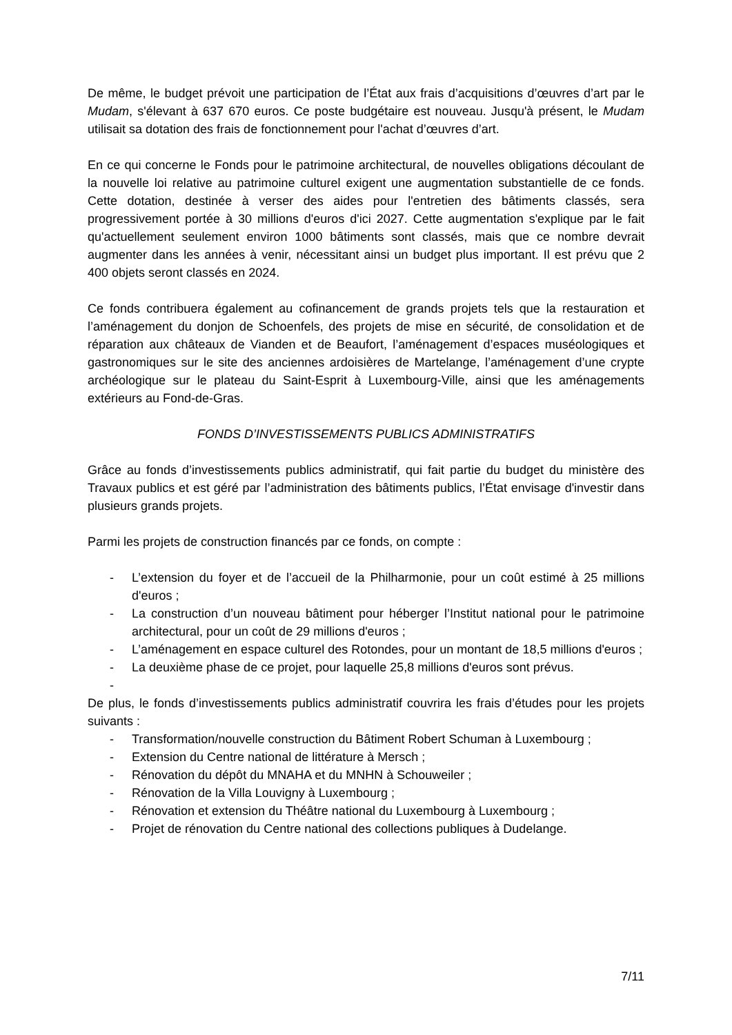De même, le budget prévoit une participation de l’État aux frais d’acquisitions d’œuvres d’art par le Mudam, s'élevant à 637 670 euros. Ce poste budgétaire est nouveau. Jusqu'à présent, le Mudam utilisait sa dotation des frais de fonctionnement pour l'achat d’œuvres d’art.
En ce qui concerne le Fonds pour le patrimoine architectural, de nouvelles obligations découlant de la nouvelle loi relative au patrimoine culturel exigent une augmentation substantielle de ce fonds. Cette dotation, destinée à verser des aides pour l'entretien des bâtiments classés, sera progressivement portée à 30 millions d'euros d'ici 2027. Cette augmentation s'explique par le fait qu'actuellement seulement environ 1000 bâtiments sont classés, mais que ce nombre devrait augmenter dans les années à venir, nécessitant ainsi un budget plus important. Il est prévu que 2 400 objets seront classés en 2024.
Ce fonds contribuera également au cofinancement de grands projets tels que la restauration et l’aménagement du donjon de Schoenfels, des projets de mise en sécurité, de consolidation et de réparation aux châteaux de Vianden et de Beaufort, l’aménagement d’espaces muséologiques et gastronomiques sur le site des anciennes ardoisières de Martelange, l’aménagement d’une crypte archéologique sur le plateau du Saint-Esprit à Luxembourg-Ville, ainsi que les aménagements extérieurs au Fond-de-Gras.
FONDS D’INVESTISSEMENTS PUBLICS ADMINISTRATIFS
Grâce au fonds d’investissements publics administratif, qui fait partie du budget du ministère des Travaux publics et est géré par l’administration des bâtiments publics, l’État envisage d'investir dans plusieurs grands projets.
Parmi les projets de construction financés par ce fonds, on compte :
- L’extension du foyer et de l’accueil de la Philharmonie, pour un coût estimé à 25 millions d'euros ;
- La construction d’un nouveau bâtiment pour héberger l’Institut national pour le patrimoine architectural, pour un coût de 29 millions d'euros ;
- L’aménagement en espace culturel des Rotondes, pour un montant de 18,5 millions d'euros ;
- La deuxième phase de ce projet, pour laquelle 25,8 millions d'euros sont prévus.
-
De plus, le fonds d’investissements publics administratif couvrira les frais d’études pour les projets suivants :
- Transformation/nouvelle construction du Bâtiment Robert Schuman à Luxembourg ;
- Extension du Centre national de littérature à Mersch ;
- Rénovation du dépôt du MNAHA et du MNHN à Schouweiler ;
- Rénovation de la Villa Louvigny à Luxembourg ;
- Rénovation et extension du Théâtre national du Luxembourg à Luxembourg ;
- Projet de rénovation du Centre national des collections publiques à Dudelange.
7/11